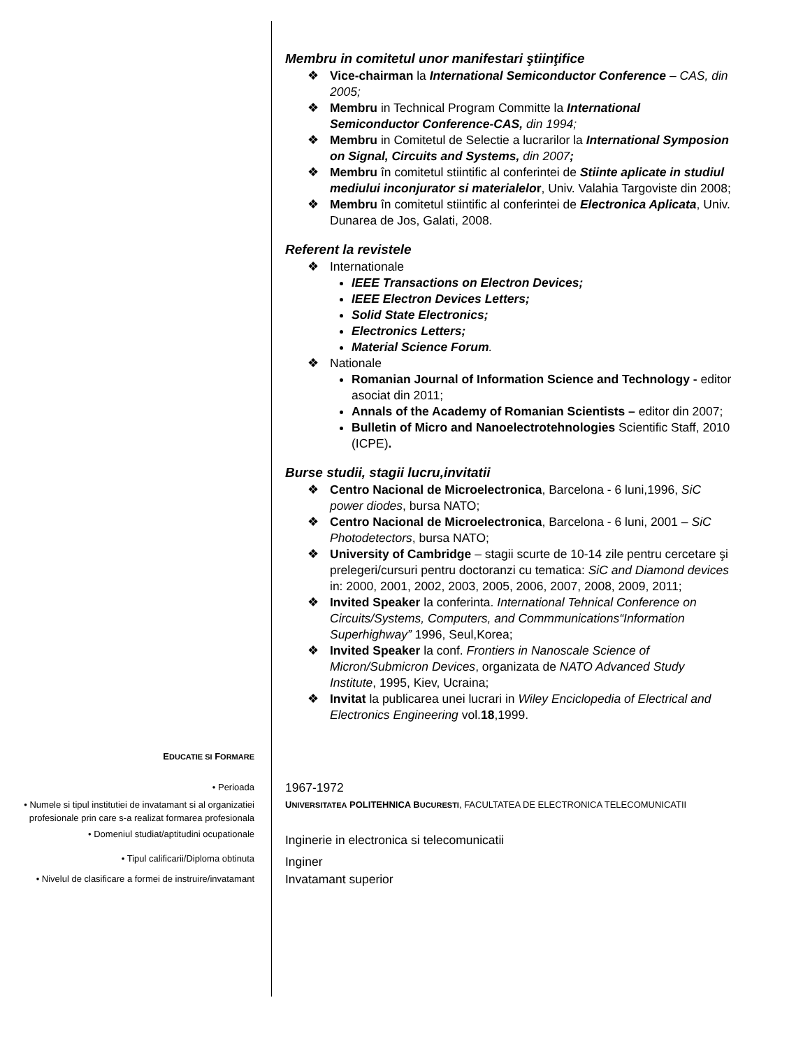Membru in comitetul unor manifestari ştiinţifice
❖ Vice-chairman la International Semiconductor Conference – CAS, din 2005;
❖ Membru in Technical Program Committe la International Semiconductor Conference-CAS, din 1994;
❖ Membru in Comitetul de Selectie a lucrarilor la International Symposion on Signal, Circuits and Systems, din 2007;
❖ Membru în comitetul stiintific al conferintei de Stiinte aplicate in studiul mediului inconjurator si materialelor, Univ. Valahia Targoviste din 2008;
❖ Membru în comitetul stiintific al conferintei de Electronica Aplicata, Univ. Dunarea de Jos, Galati, 2008.
Referent la revistele
❖ Internationale
IEEE Transactions on Electron Devices;
IEEE Electron Devices Letters;
Solid State Electronics;
Electronics Letters;
Material Science Forum.
❖ Nationale
Romanian Journal of Information Science and Technology - editor asociat din 2011;
Annals of the Academy of Romanian Scientists – editor din 2007;
Bulletin of Micro and Nanoelectrotehnologies Scientific Staff, 2010 (ICPE).
Burse studii, stagii lucru,invitatii
❖ Centro Nacional de Microelectronica, Barcelona - 6 luni,1996, SiC power diodes, bursa NATO;
❖ Centro Nacional de Microelectronica, Barcelona - 6 luni, 2001 – SiC Photodetectors, bursa NATO;
❖ University of Cambridge – stagii scurte de 10-14 zile pentru cercetare şi prelegeri/cursuri pentru doctoranzi cu tematica: SiC and Diamond devices in: 2000, 2001, 2002, 2003, 2005, 2006, 2007, 2008, 2009, 2011;
❖ Invited Speaker la conferinta. International Tehnical Conference on Circuits/Systems, Computers, and Commmunications“Information Superhighway” 1996, Seul,Korea;
❖ Invited Speaker la conf. Frontiers in Nanoscale Science of Micron/Submicron Devices, organizata de NATO Advanced Study Institute, 1995, Kiev, Ucraina;
❖ Invitat la publicarea unei lucrari in Wiley Enciclopedia of Electrical and Electronics Engineering vol.18,1999.
EDUCATIE SI FORMARE
• Perioada
1967-1972
• Numele si tipul institutiei de invatamant si al organizatiei profesionale prin care s-a realizat formarea profesionala
UNIVERSITATEA POLITEHNICA BUCURESTI, FACULTATEA DE ELECTRONICA TELECOMUNICATII
• Domeniul studiat/aptitudini ocupationale
Inginerie in electronica si telecomunicatii
• Tipul calificarii/Diploma obtinuta
Inginer
• Nivelul de clasificare a formei de instruire/invatamant
Invatamant superior